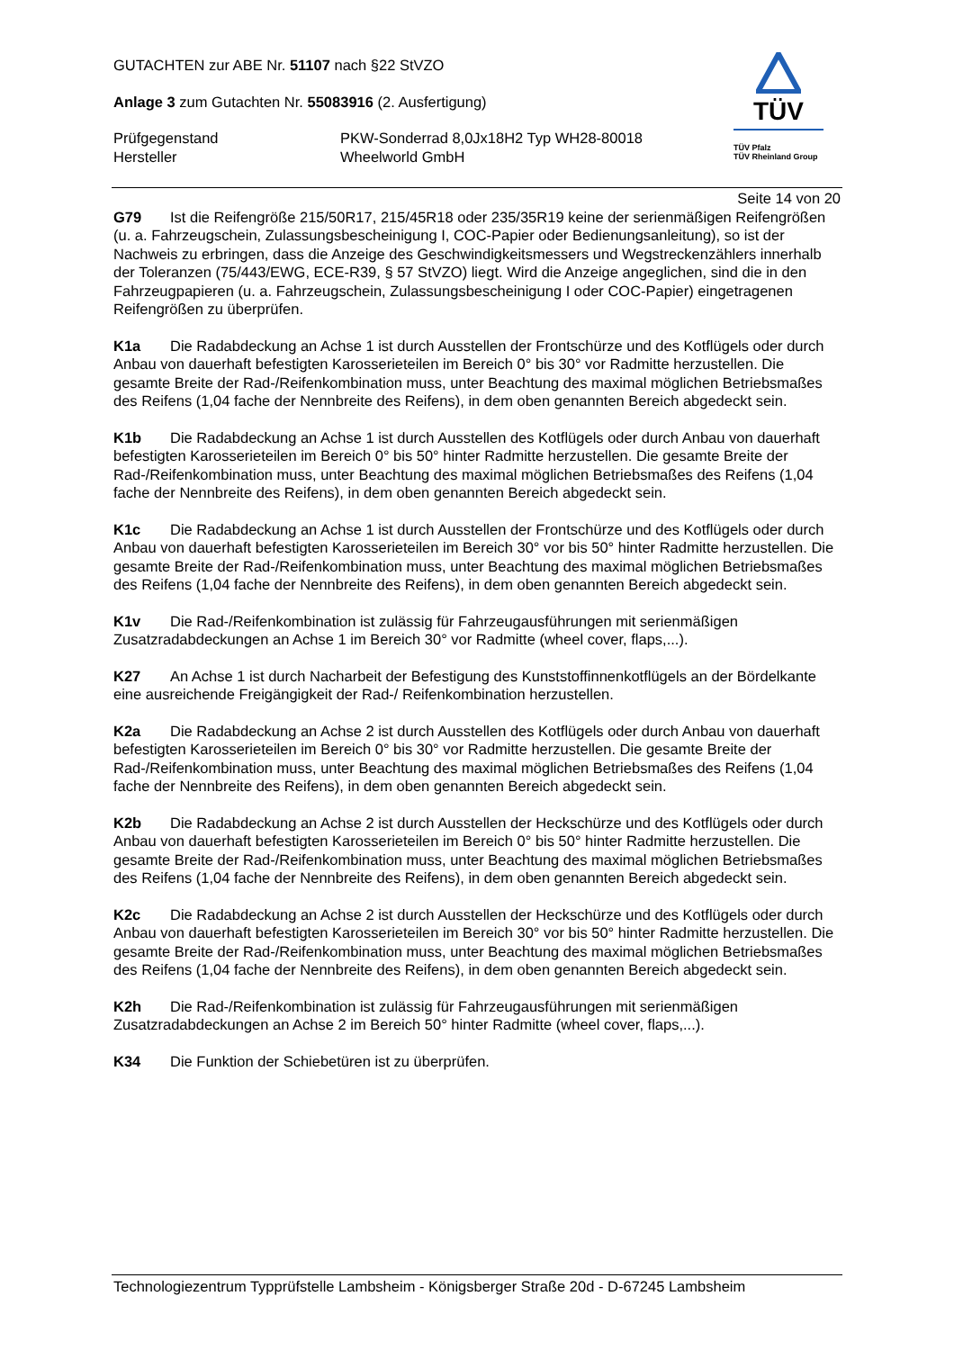GUTACHTEN zur ABE Nr. 51107 nach §22 StVZO
Anlage 3 zum Gutachten Nr. 55083916 (2. Ausfertigung)
Prüfgegenstand
Hersteller
PKW-Sonderrad 8,0Jx18H2 Typ WH28-80018
Wheelworld GmbH
TÜV
TÜV Pfalz
TÜV Rheinland Group
Seite 14 von 20
G79 Ist die Reifengröße 215/50R17, 215/45R18 oder 235/35R19 keine der serienmäßigen Reifengrößen (u. a. Fahrzeugschein, Zulassungsbescheinigung I, COC-Papier oder Bedienungsanleitung), so ist der Nachweis zu erbringen, dass die Anzeige des Geschwindigkeitsmessers und Wegstreckenzählers innerhalb der Toleranzen (75/443/EWG, ECE-R39, § 57 StVZO) liegt. Wird die Anzeige angeglichen, sind die in den Fahrzeugpapieren (u. a. Fahrzeugschein, Zulassungsbescheinigung I oder COC-Papier) eingetragenen Reifengrößen zu überprüfen.
K1a Die Radabdeckung an Achse 1 ist durch Ausstellen der Frontschürze und des Kotflügels oder durch Anbau von dauerhaft befestigten Karosserieteilen im Bereich 0° bis 30° vor Radmitte herzustellen. Die gesamte Breite der Rad-/Reifenkombination muss, unter Beachtung des maximal möglichen Betriebsmaßes des Reifens (1,04 fache der Nennbreite des Reifens), in dem oben genannten Bereich abgedeckt sein.
K1b Die Radabdeckung an Achse 1 ist durch Ausstellen des Kotflügels oder durch Anbau von dauerhaft befestigten Karosserieteilen im Bereich 0° bis 50° hinter Radmitte herzustellen. Die gesamte Breite der Rad-/Reifenkombination muss, unter Beachtung des maximal möglichen Betriebsmaßes des Reifens (1,04 fache der Nennbreite des Reifens), in dem oben genannten Bereich abgedeckt sein.
K1c Die Radabdeckung an Achse 1 ist durch Ausstellen der Frontschürze und des Kotflügels oder durch Anbau von dauerhaft befestigten Karosserieteilen im Bereich 30° vor bis 50° hinter Radmitte herzustellen. Die gesamte Breite der Rad-/Reifenkombination muss, unter Beachtung des maximal möglichen Betriebsmaßes des Reifens (1,04 fache der Nennbreite des Reifens), in dem oben genannten Bereich abgedeckt sein.
K1v Die Rad-/Reifenkombination ist zulässig für Fahrzeugausführungen mit serienmäßigen Zusatzradabdeckungen an Achse 1 im Bereich 30° vor Radmitte (wheel cover, flaps,...).
K27 An Achse 1 ist durch Nacharbeit der Befestigung des Kunststoffinnenkotflügels an der Bördelkante eine ausreichende Freigängigkeit der Rad-/ Reifenkombination herzustellen.
K2a Die Radabdeckung an Achse 2 ist durch Ausstellen des Kotflügels oder durch Anbau von dauerhaft befestigten Karosserieteilen im Bereich 0° bis 30° vor Radmitte herzustellen. Die gesamte Breite der Rad-/Reifenkombination muss, unter Beachtung des maximal möglichen Betriebsmaßes des Reifens (1,04 fache der Nennbreite des Reifens), in dem oben genannten Bereich abgedeckt sein.
K2b Die Radabdeckung an Achse 2 ist durch Ausstellen der Heckschürze und des Kotflügels oder durch Anbau von dauerhaft befestigten Karosserieteilen im Bereich 0° bis 50° hinter Radmitte herzustellen. Die gesamte Breite der Rad-/Reifenkombination muss, unter Beachtung des maximal möglichen Betriebsmaßes des Reifens (1,04 fache der Nennbreite des Reifens), in dem oben genannten Bereich abgedeckt sein.
K2c Die Radabdeckung an Achse 2 ist durch Ausstellen der Heckschürze und des Kotflügels oder durch Anbau von dauerhaft befestigten Karosserieteilen im Bereich 30° vor bis 50° hinter Radmitte herzustellen. Die gesamte Breite der Rad-/Reifenkombination muss, unter Beachtung des maximal möglichen Betriebsmaßes des Reifens (1,04 fache der Nennbreite des Reifens), in dem oben genannten Bereich abgedeckt sein.
K2h Die Rad-/Reifenkombination ist zulässig für Fahrzeugausführungen mit serienmäßigen Zusatzradabdeckungen an Achse 2 im Bereich 50° hinter Radmitte (wheel cover, flaps,...).
K34 Die Funktion der Schiebetüren ist zu überprüfen.
Technologiezentrum Typprüfstelle Lambsheim - Königsberger Straße 20d - D-67245 Lambsheim